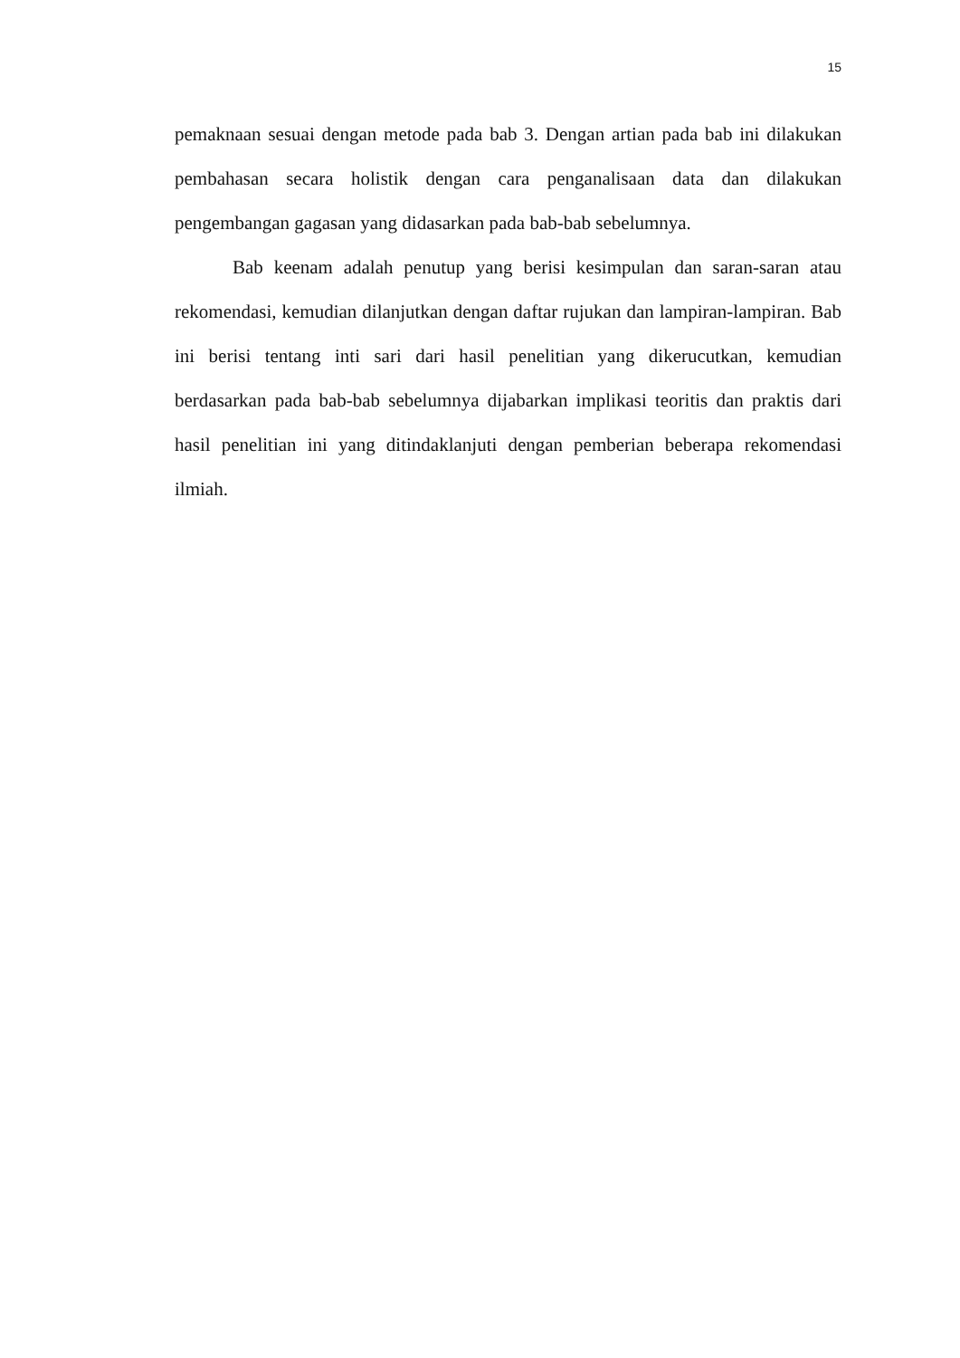15
pemaknaan sesuai dengan metode pada bab 3. Dengan artian pada bab ini dilakukan pembahasan secara holistik dengan cara penganalisaan data dan dilakukan pengembangan gagasan yang didasarkan pada bab-bab sebelumnya.
Bab keenam adalah penutup yang berisi kesimpulan dan saran-saran atau rekomendasi, kemudian dilanjutkan dengan daftar rujukan dan lampiran-lampiran. Bab ini berisi tentang inti sari dari hasil penelitian yang dikerucutkan, kemudian berdasarkan pada bab-bab sebelumnya dijabarkan implikasi teoritis dan praktis dari hasil penelitian ini yang ditindaklanjuti dengan pemberian beberapa rekomendasi ilmiah.